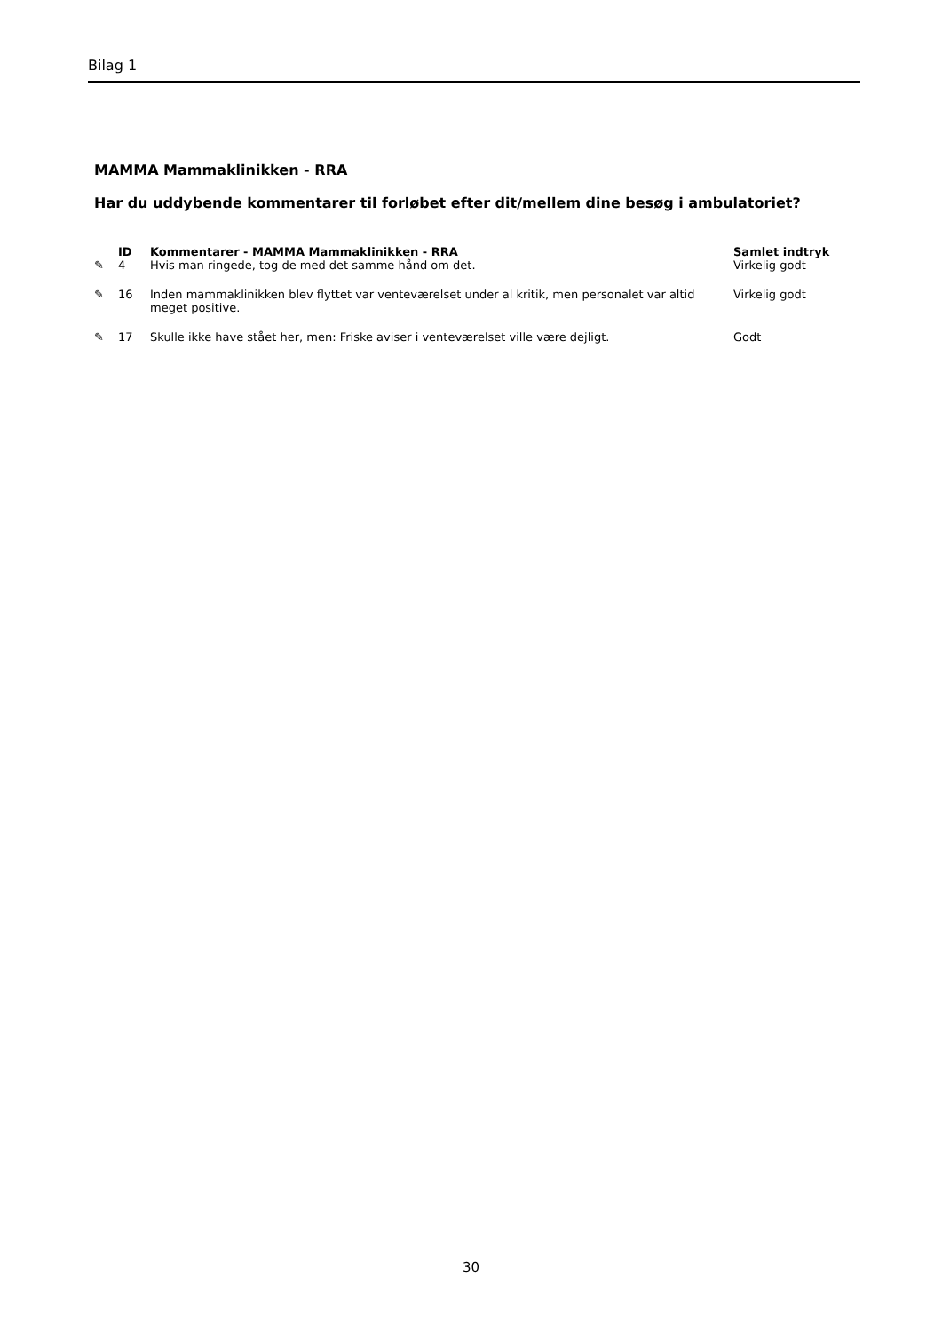Bilag 1
MAMMA Mammaklinikken - RRA
Har du uddybende kommentarer til forløbet efter dit/mellem dine besøg i ambulatoriet?
| | ID | Kommentarer - MAMMA Mammaklinikken - RRA | Samlet indtryk |
| --- | --- | --- | --- |
| ✎ | 4 | Hvis man ringede, tog de med det samme hånd om det. | Virkelig godt |
| ✎ | 16 | Inden mammaklinikken blev flyttet var venteværelset under al kritik, men personalet var altid meget positive. | Virkelig godt |
| ✎ | 17 | Skulle ikke have stået her, men: Friske aviser i venteværelset ville være dejligt. | Godt |
30